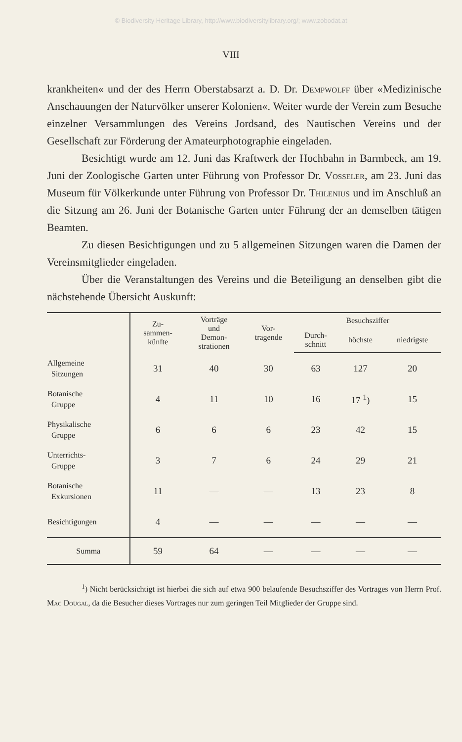© Biodiversity Heritage Library, http://www.biodiversitylibrary.org/; www.zobodat.at
VIII
krankheiten« und der des Herrn Oberstabsarzt a. D. Dr. Dempwolff über «Medizinische Anschauungen der Naturvölker unserer Kolonien«. Weiter wurde der Verein zum Besuche einzelner Versammlungen des Vereins Jordsand, des Nautischen Vereins und der Gesellschaft zur Förderung der Amateurphotographie eingeladen.
Besichtigt wurde am 12. Juni das Kraftwerk der Hochbahn in Barmbeck, am 19. Juni der Zoologische Garten unter Führung von Professor Dr. Vosseler, am 23. Juni das Museum für Völkerkunde unter Führung von Professor Dr. Thilenius und im Anschluß an die Sitzung am 26. Juni der Botanische Garten unter Führung der an demselben tätigen Beamten.
Zu diesen Besichtigungen und zu 5 allgemeinen Sitzungen waren die Damen der Vereinsmitglieder eingeladen.
Über die Veranstaltungen des Vereins und die Beteiligung an denselben gibt die nächstehende Übersicht Auskunft:
| | Zu- sammen- künfte | Vorträge und Demon- strationen | Vor- tragende | Besuchsziffer | | |
| --- | --- | --- | --- | --- | --- | --- |
| | | | | Durch- schnitt | höchste | niedrigste |
| Allgemeine Sitzungen | 31 | 40 | 30 | 63 | 127 | 20 |
| Botanische Gruppe | 4 | 11 | 10 | 16 | 17 <sup>1</sup>) | 15 |
| Physikalische Gruppe | 6 | 6 | 6 | 23 | 42 | 15 |
| Unterrichts- Gruppe | 3 | 7 | 6 | 24 | 29 | 21 |
| Botanische Exkursionen | 11 | — | — | 13 | 23 | 8 |
| Besichtigungen | 4 | — | — | — | — | — |
| Summa | 59 | 64 | — | — | — | — |
<sup>1</sup>) Nicht berücksichtigt ist hierbei die sich auf etwa 900 belaufende Besuchsziffer des Vortrages von Herrn Prof. Mac Dougal, da die Besucher dieses Vortrages nur zum geringen Teil Mitglieder der Gruppe sind.